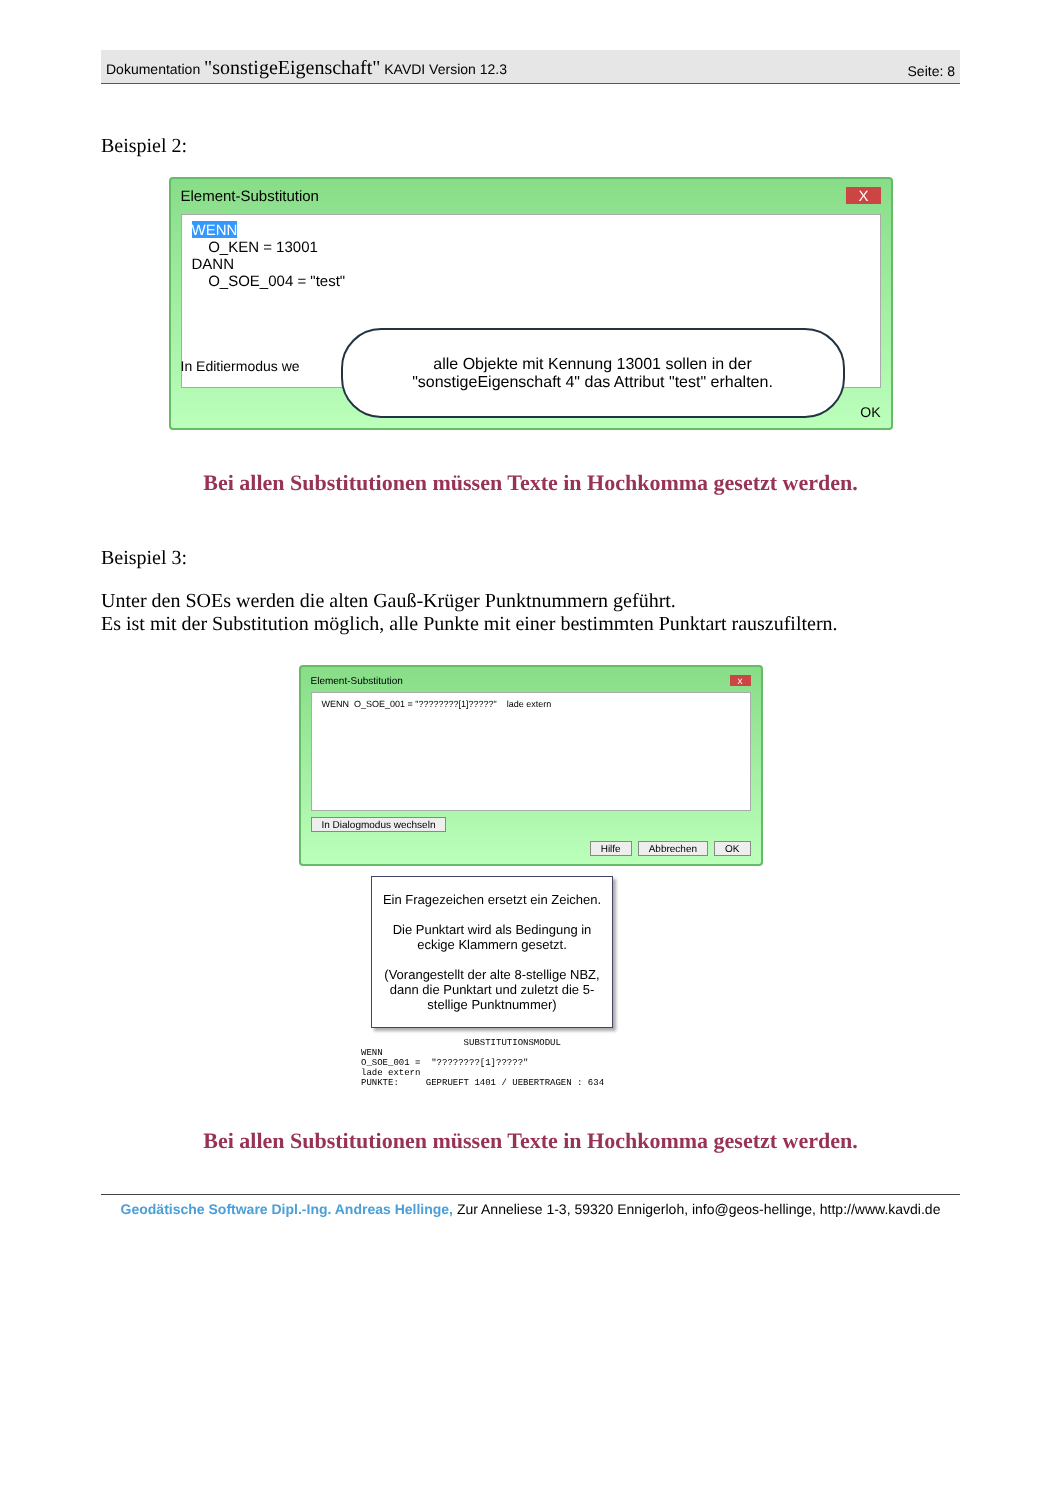Dokumentation "sonstigeEigenschaft" KAVDI Version 12.3
Seite: 8
Beispiel 2:
Element-Substitution X
WENN
O_KEN = 13001
DANN
O_SOE_004 = "test"
alle Objekte mit Kennung 13001 sollen in der "sonstigeEigenschaft 4" das Attribut "test" erhalten.
In Editiermodus we
OK
Bei allen Substitutionen müssen Texte in Hochkomma gesetzt werden.
Beispiel 3:
Unter den SOEs werden die alten Gauß-Krüger Punktnummern geführt.
Es ist mit der Substitution möglich, alle Punkte mit einer bestimmten Punktart rauszufiltern.
Element-Substitution x
WENN O_SOE_001 = "????????[1]?????" lade extern
In Dialogmodus wechseln
Hilfe Abbrechen OK
Ein Fragezeichen ersetzt ein Zeichen.
Die Punktart wird als Bedingung in eckige Klammern gesetzt.
(Vorangestellt der alte 8-stellige NBZ, dann die Punktart und zuletzt die 5-stellige Punktnummer)
                   SUBSTITUTIONSMODUL
WENN
O_SOE_001 =  "????????[1]?????"
lade extern
PUNKTE:     GEPRUEFT 1401 / UEBERTRAGEN : 634
Bei allen Substitutionen müssen Texte in Hochkomma gesetzt werden.
Geodätische Software Dipl.-Ing. Andreas Hellinge, Zur Anneliese 1-3, 59320 Ennigerloh, info@geos-hellinge, http://www.kavdi.de